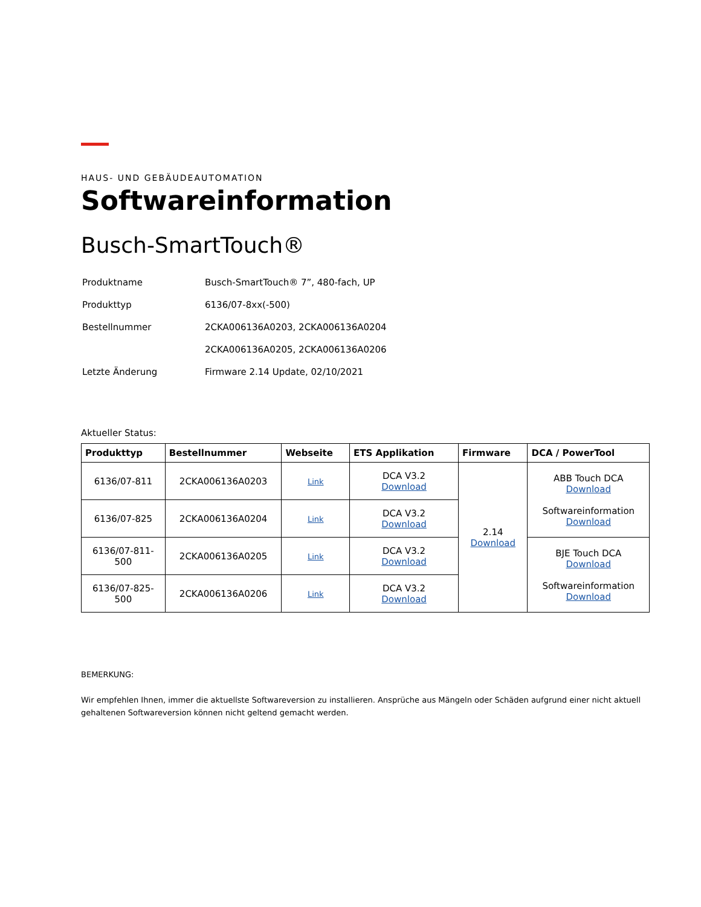HAUS- UND GEBÄUDEAUTOMATION
Softwareinformation
Busch-SmartTouch®
| Produktname | Busch-SmartTouch® 7”, 480-fach, UP |
| Produkttyp | 6136/07-8xx(-500) |
| Bestellnummer | 2CKA006136A0203, 2CKA006136A0204 |
| | 2CKA006136A0205, 2CKA006136A0206 |
| Letzte Änderung | Firmware 2.14 Update, 02/10/2021 |
Aktueller Status:
| Produkttyp | Bestellnummer | Webseite | ETS Applikation | Firmware | DCA / PowerTool |
| --- | --- | --- | --- | --- | --- |
| 6136/07-811 | 2CKA006136A0203 | Link | DCA V3.2 Download | 2.14 Download | ABB Touch DCA Download Softwareinformation Download |
| 6136/07-825 | 2CKA006136A0204 | Link | DCA V3.2 Download | | |
| 6136/07-811- 500 | 2CKA006136A0205 | Link | DCA V3.2 Download | | BJE Touch DCA Download Softwareinformation Download |
| 6136/07-825- 500 | 2CKA006136A0206 | Link | DCA V3.2 Download | | |
BEMERKUNG:
Wir empfehlen Ihnen, immer die aktuellste Softwareversion zu installieren. Ansprüche aus Mängeln oder Schäden aufgrund einer nicht aktuell gehaltenen Softwareversion können nicht geltend gemacht werden.